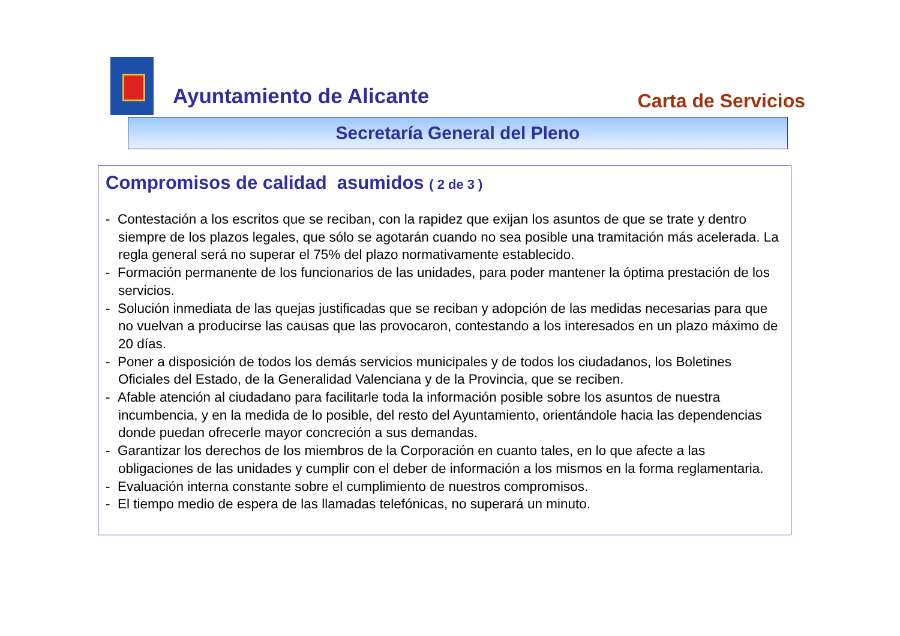Ayuntamiento de Alicante Carta de Servicios
Secretaría General del Pleno
Compromisos de calidad asumidos ( 2 de 3 )
- Contestación a los escritos que se reciban, con la rapidez que exijan los asuntos de que se trate y dentro siempre de los plazos legales, que sólo se agotarán cuando no sea posible una tramitación más acelerada. La regla general será no superar el 75% del plazo normativamente establecido.
- Formación permanente de los funcionarios de las unidades, para poder mantener la óptima prestación de los servicios.
- Solución inmediata de las quejas justificadas que se reciban y adopción de las medidas necesarias para que no vuelvan a producirse las causas que las provocaron, contestando a los interesados en un plazo máximo de 20 días.
- Poner a disposición de todos los demás servicios municipales y de todos los ciudadanos, los Boletines Oficiales del Estado, de la Generalidad Valenciana y de la Provincia, que se reciben.
- Afable atención al ciudadano para facilitarle toda la información posible sobre los asuntos de nuestra incumbencia, y en la medida de lo posible, del resto del Ayuntamiento, orientándole hacia las dependencias donde puedan ofrecerle mayor concreción a sus demandas.
- Garantizar los derechos de los miembros de la Corporación en cuanto tales, en lo que afecte a las obligaciones de las unidades y cumplir con el deber de información a los mismos en la forma reglamentaria.
- Evaluación interna constante sobre el cumplimiento de nuestros compromisos.
- El tiempo medio de espera de las llamadas telefónicas, no superará un minuto.